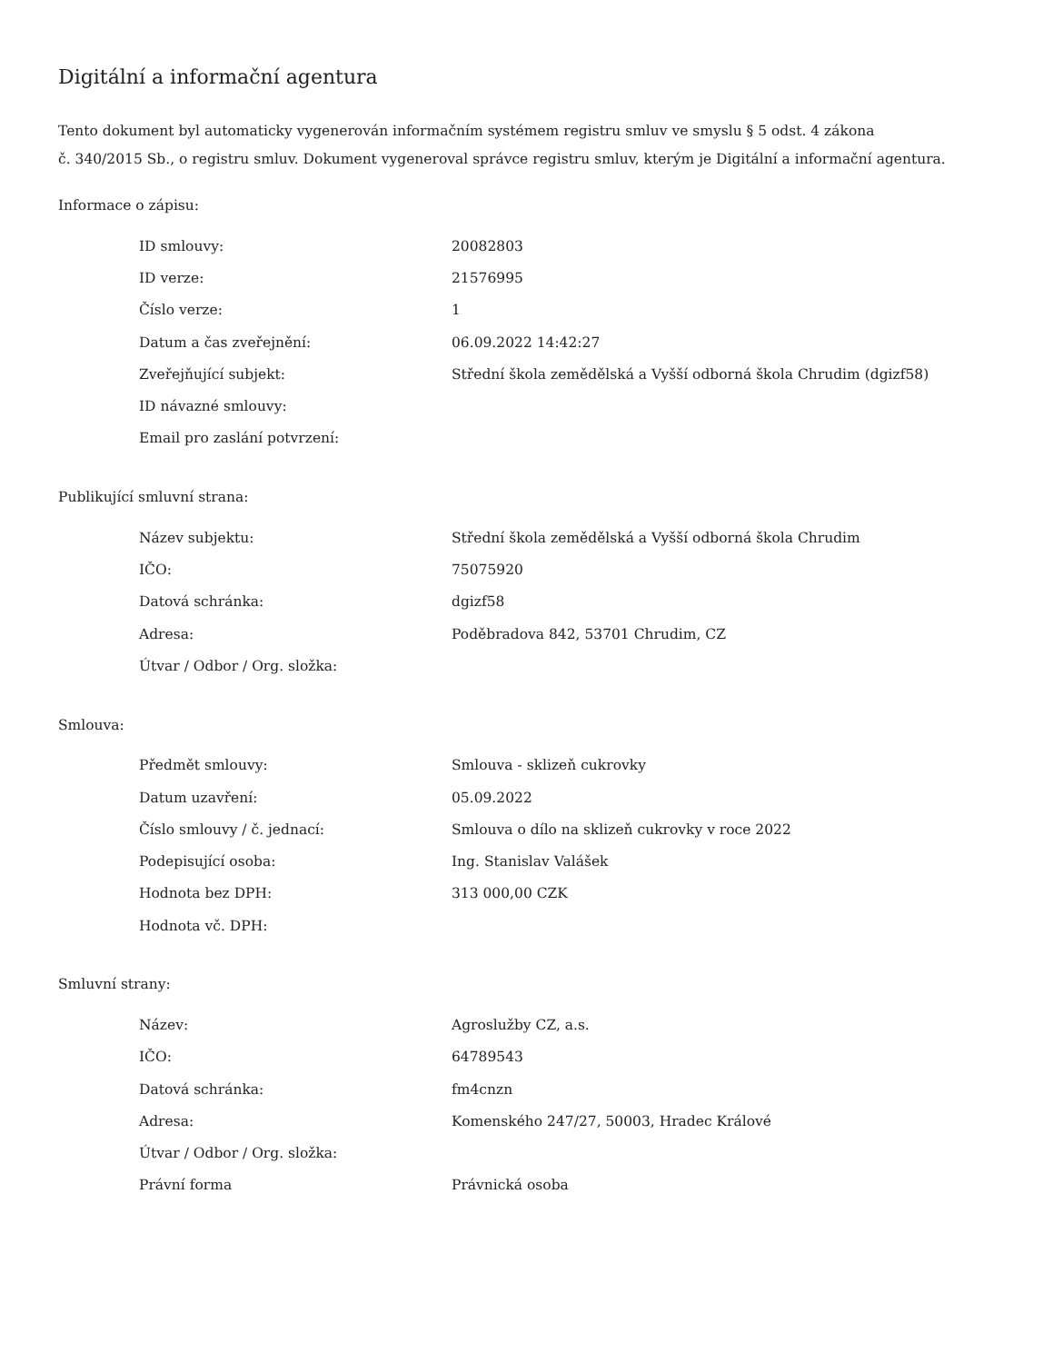Digitální a informační agentura
Tento dokument byl automaticky vygenerován informačním systémem registru smluv ve smyslu § 5 odst. 4 zákona
č. 340/2015 Sb., o registru smluv. Dokument vygeneroval správce registru smluv, kterým je Digitální a informační agentura.
Informace o zápisu:
| ID smlouvy: | 20082803 |
| ID verze: | 21576995 |
| Číslo verze: | 1 |
| Datum a čas zveřejnění: | 06.09.2022 14:42:27 |
| Zveřejňující subjekt: | Střední škola zemědělská a Vyšší odborná škola Chrudim (dgizf58) |
| ID návazné smlouvy: | |
| Email pro zaslání potvrzení: | |
Publikující smluvní strana:
| Název subjektu: | Střední škola zemědělská a Vyšší odborná škola Chrudim |
| IČO: | 75075920 |
| Datová schránka: | dgizf58 |
| Adresa: | Poděbradova 842, 53701 Chrudim, CZ |
| Útvar / Odbor / Org. složka: | |
Smlouva:
| Předmět smlouvy: | Smlouva - sklizeň cukrovky |
| Datum uzavření: | 05.09.2022 |
| Číslo smlouvy / č. jednací: | Smlouva o dílo na sklizeň cukrovky v roce 2022 |
| Podepisující osoba: | Ing. Stanislav Valášek |
| Hodnota bez DPH: | 313 000,00 CZK |
| Hodnota vč. DPH: | |
Smluvní strany:
| Název: | Agroslužby CZ, a.s. |
| IČO: | 64789543 |
| Datová schránka: | fm4cnzn |
| Adresa: | Komenského 247/27, 50003, Hradec Králové |
| Útvar / Odbor / Org. složka: | |
| Právní forma | Právnická osoba |